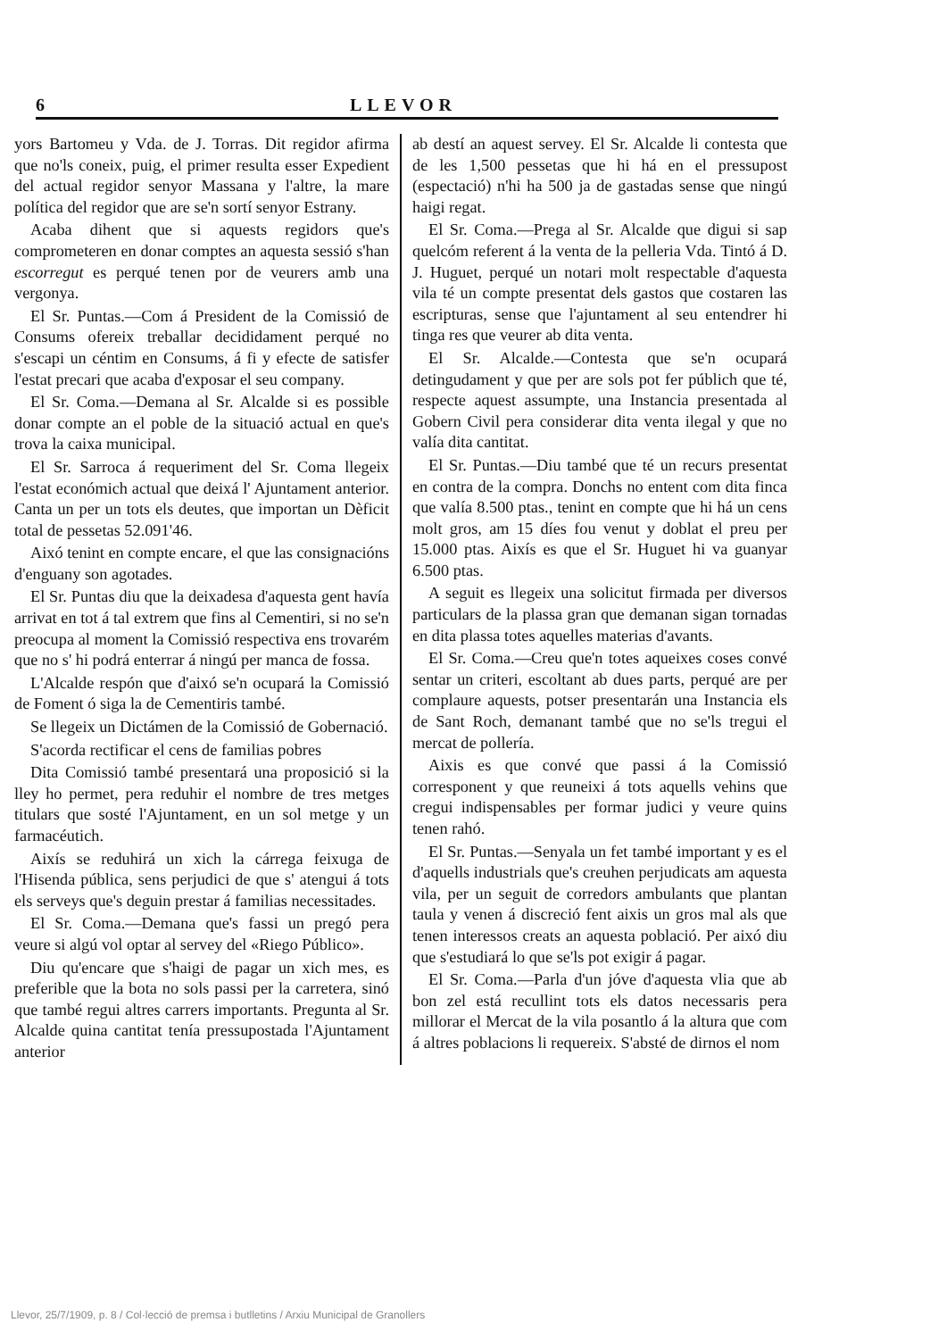6 LLEVOR
yors Bartomeu y Vda. de J. Torras. Dit regidor afirma que no'ls coneix, puig, el primer resulta esser Expedient del actual regidor senyor Massana y l'altre, la mare política del regidor que are se'n sortí senyor Estrany.
Acaba dihent que si aquests regidors que's comprometeren en donar comptes an aquesta sessió s'han escorregut es perqué tenen por de veurers amb una vergonya.
El Sr. Puntas.—Com á President de la Comissió de Consums ofereix treballar decididament perqué no s'escapi un céntim en Consums, á fi y efecte de satisfer l'estat precari que acaba d'exposar el seu company.
El Sr. Coma.—Demana al Sr. Alcalde si es possible donar compte an el poble de la situació actual en que's trova la caixa municipal.
El Sr. Sarroca á requeriment del Sr. Coma llegeix l'estat económich actual que deixá l' Ajuntament anterior. Canta un per un tots els deutes, que importan un Dèficit total de pessetas 52.091'46.
Aixó tenint en compte encare, el que las consignacións d'enguany son agotades.
El Sr. Puntas diu que la deixadesa d'aquesta gent havía arrivat en tot á tal extrem que fins al Cementiri, si no se'n preocupa al moment la Comissió respectiva ens trovarém que no s' hi podrá enterrar á ningú per manca de fossa.
L'Alcalde respón que d'aixó se'n ocupará la Comissió de Foment ó siga la de Cementiris també.
Se llegeix un Dictámen de la Comissió de Gobernació.
S'acorda rectificar el cens de familias pobres
Dita Comissió també presentará una proposició si la lley ho permet, pera reduhir el nombre de tres metges titulars que sosté l'Ajuntament, en un sol metge y un farmacéutich.
Aixís se reduhirá un xich la cárrega feixuga de l'Hisenda pública, sens perjudici de que s' atengui á tots els serveys que's deguin prestar á familias necessitades.
El Sr. Coma.—Demana que's fassi un pregó pera veure si algú vol optar al servey del «Riego Público».
Diu qu'encare que s'haigi de pagar un xich mes, es preferible que la bota no sols passi per la carretera, sinó que també regui altres carrers importants. Pregunta al Sr. Alcalde quina cantitat tenía pressupostada l'Ajuntament anterior
ab destí an aquest servey. El Sr. Alcalde li contesta que de les 1,500 pessetas que hi há en el pressupost (espectació) n'hi ha 500 ja de gastadas sense que ningú haigi regat.
El Sr. Coma.—Prega al Sr. Alcalde que digui si sap quelcóm referent á la venta de la pelleria Vda. Tintó á D. J. Huguet, perqué un notari molt respectable d'aquesta vila té un compte presentat dels gastos que costaren las escripturas, sense que l'ajuntament al seu entendrer hi tinga res que veurer ab dita venta.
El Sr. Alcalde.—Contesta que se'n ocupará detingudament y que per are sols pot fer públich que té, respecte aquest assumpte, una Instancia presentada al Gobern Civil pera considerar dita venta ilegal y que no valía dita cantitat.
El Sr. Puntas.—Diu també que té un recurs presentat en contra de la compra. Donchs no entent com dita finca que valía 8.500 ptas., tenint en compte que hi há un cens molt gros, am 15 díes fou venut y doblat el preu per 15.000 ptas. Aixís es que el Sr. Huguet hi va guanyar 6.500 ptas.
A seguit es llegeix una solicitut firmada per diversos particulars de la plassa gran que demanan sigan tornadas en dita plassa totes aquelles materias d'avants.
El Sr. Coma.—Creu que'n totes aqueixes coses convé sentar un criteri, escoltant ab dues parts, perqué are per complaure aquests, potser presentarán una Instancia els de Sant Roch, demanant també que no se'ls tregui el mercat de pollería.
Aixis es que convé que passi á la Comissió corresponent y que reuneixi á tots aquells vehins que cregui indispensables per formar judici y veure quins tenen rahó.
El Sr. Puntas.—Senyala un fet també important y es el d'aquells industrials que's creuhen perjudicats am aquesta vila, per un seguit de corredors ambulants que plantan taula y venen á discreció fent aixis un gros mal als que tenen interessos creats an aquesta població. Per aixó diu que s'estudiará lo que se'ls pot exigir á pagar.
El Sr. Coma.—Parla d'un jóve d'aquesta vlia que ab bon zel está recullint tots els datos necessaris pera millorar el Mercat de la vila posantlo á la altura que com á altres poblacions li requereix. S'absté de dirnos el nom
Llevor, 25/7/1909, p. 8 / Col·lecció de premsa i butlletins / Arxiu Municipal de Granollers